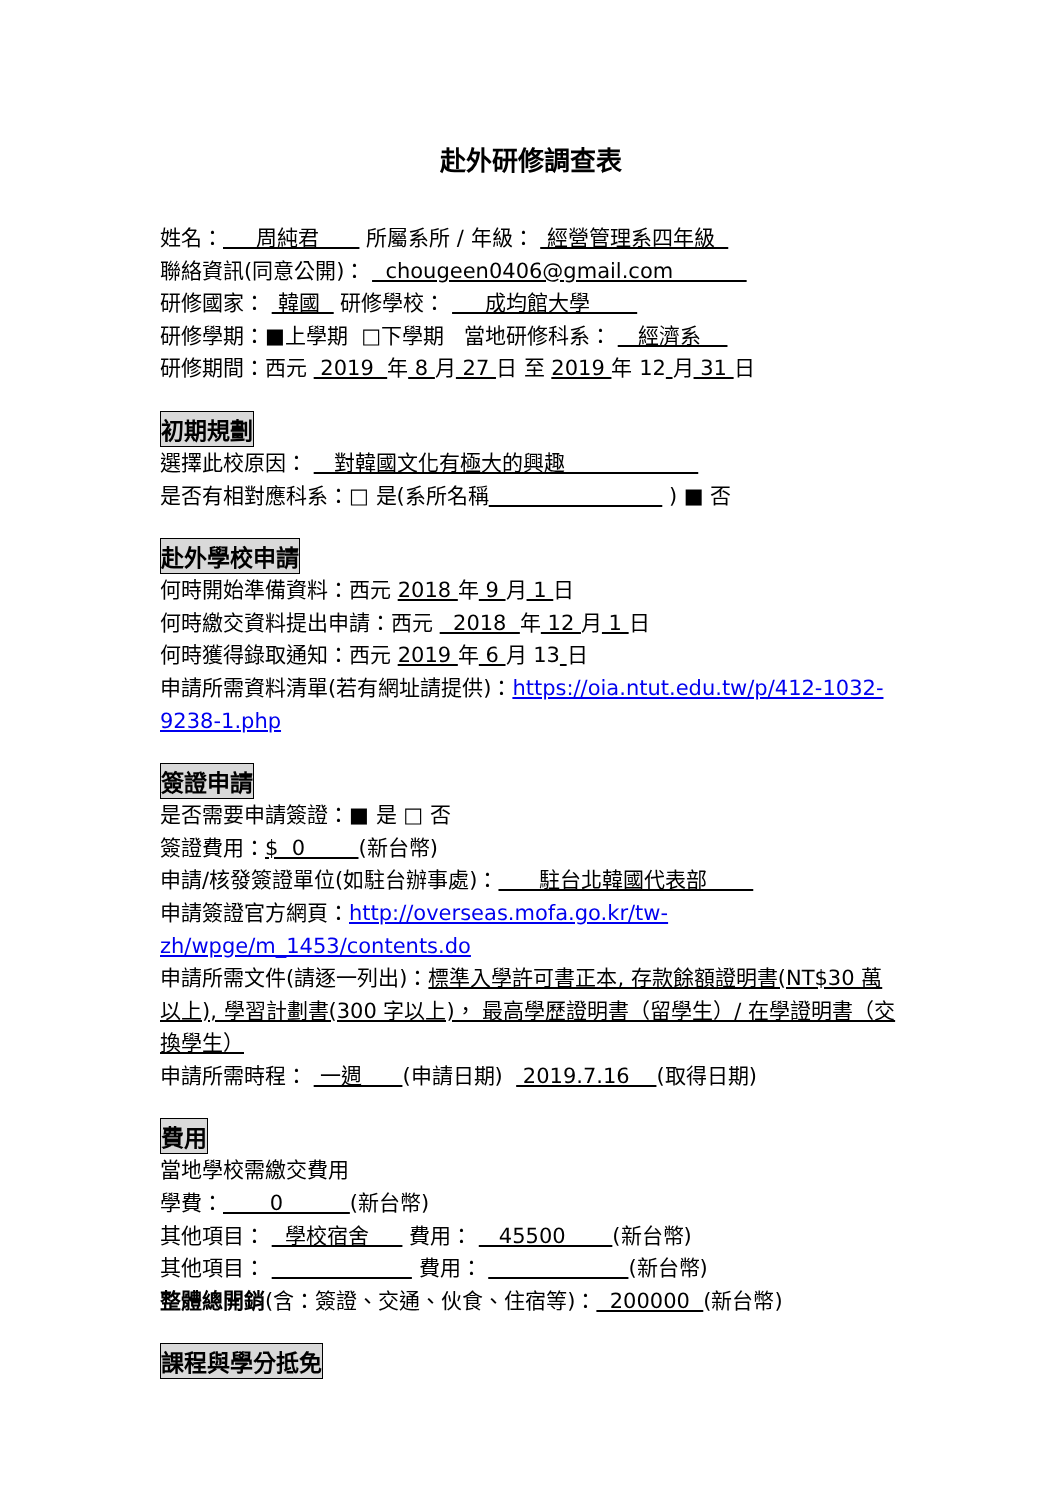赴外研修調查表
姓名： 周純君 所屬系所 / 年級： 經營管理系四年級
聯絡資訊(同意公開)： chougeen0406@gmail.com
研修國家： 韓國 研修學校： 成均館大學
研修學期：■上學期 □下學期 當地研修科系： 經濟系
研修期間：西元 2019 年 8 月 27 日 至 2019 年 12 月 31 日
初期規劃
選擇此校原因： 對韓國文化有極大的興趣
是否有相對應科系：□ 是(系所名稱 ) ■ 否
赴外學校申請
何時開始準備資料：西元 2018 年 9 月 1 日
何時繳交資料提出申請：西元 2018 年 12 月 1 日
何時獲得錄取通知：西元 2019 年 6 月 13 日
申請所需資料清單(若有網址請提供)：https://oia.ntut.edu.tw/p/412-1032-9238-1.php
簽證申請
是否需要申請簽證：■ 是 □ 否
簽證費用：$ 0 (新台幣)
申請/核發簽證單位(如駐台辦事處)： 駐台北韓國代表部
申請簽證官方網頁：http://overseas.mofa.go.kr/tw-zh/wpge/m_1453/contents.do
申請所需文件(請逐一列出)：標準入學許可書正本, 存款餘額證明書(NT$30 萬以上), 學習計劃書(300 字以上)， 最高學歷證明書（留學生）/ 在學證明書（交換學生）
申請所需時程： 一週 (申請日期) 2019.7.16 (取得日期)
費用
當地學校需繳交費用
學費： 0 (新台幣)
其他項目： 學校宿舍 費用： 45500 (新台幣)
其他項目： 費用： (新台幣)
整體總開銷(含：簽證、交通、伙食、住宿等)： 200000 (新台幣)
課程與學分抵免